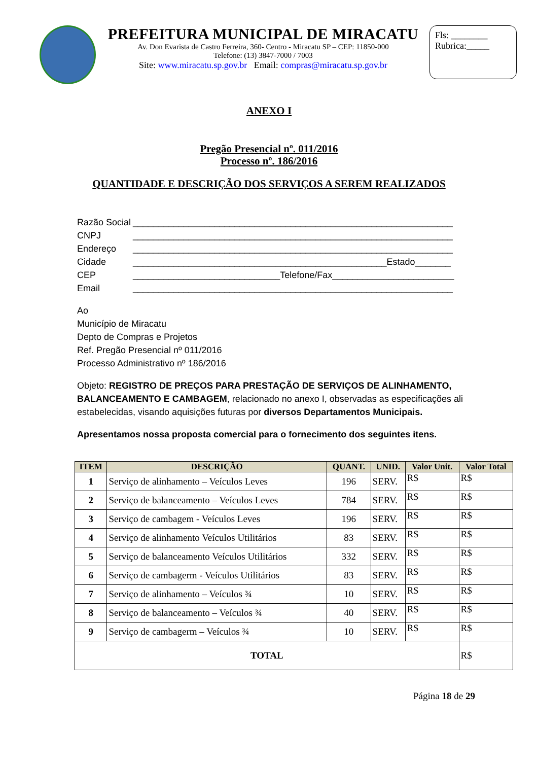PREFEITURA MUNICIPAL DE MIRACATU
Av. Don Evarista de Castro Ferreira, 360- Centro - Miracatu SP – CEP: 11850-000
Telefone: (13) 3847-7000 / 7003
Site: www.miracatu.sp.gov.br Email: compras@miracatu.sp.gov.br
Fls: ________
Rubrica:_____
ANEXO I
Pregão Presencial nº. 011/2016
Processo nº. 186/2016
QUANTIDADE E DESCRIÇÃO DOS SERVIÇOS A SEREM REALIZADOS
Razão Social _______________________________________________________________
CNPJ _______________________________________________________________
Endereço _______________________________________________________________
Cidade __________________________________________________Estado_______
CEP _____________________________Telefone/Fax________________________
Email _______________________________________________________________
Ao
Município de Miracatu
Depto de Compras e Projetos
Ref. Pregão Presencial nº 011/2016
Processo Administrativo nº 186/2016
Objeto: REGISTRO DE PREÇOS PARA PRESTAÇÃO DE SERVIÇOS DE ALINHAMENTO, BALANCEAMENTO E CAMBAGEM, relacionado no anexo I, observadas as especificações ali estabelecidas, visando aquisições futuras por diversos Departamentos Municipais.
Apresentamos nossa proposta comercial para o fornecimento dos seguintes itens.
| ITEM | DESCRIÇÃO | QUANT. | UNID. | Valor Unit. | Valor Total |
| --- | --- | --- | --- | --- | --- |
| 1 | Serviço de alinhamento – Veículos Leves | 196 | SERV. | R$ | R$ |
| 2 | Serviço de balanceamento – Veículos Leves | 784 | SERV. | R$ | R$ |
| 3 | Serviço de cambagem - Veículos Leves | 196 | SERV. | R$ | R$ |
| 4 | Serviço de alinhamento Veículos Utilitários | 83 | SERV. | R$ | R$ |
| 5 | Serviço de balanceamento Veículos Utilitários | 332 | SERV. | R$ | R$ |
| 6 | Serviço de cambagerm - Veículos Utilitários | 83 | SERV. | R$ | R$ |
| 7 | Serviço de alinhamento – Veículos ¾ | 10 | SERV. | R$ | R$ |
| 8 | Serviço de balanceamento – Veículos ¾ | 40 | SERV. | R$ | R$ |
| 9 | Serviço de cambagerm – Veículos ¾ | 10 | SERV. | R$ | R$ |
| TOTAL | | | | | R$ |
Página 18 de 29